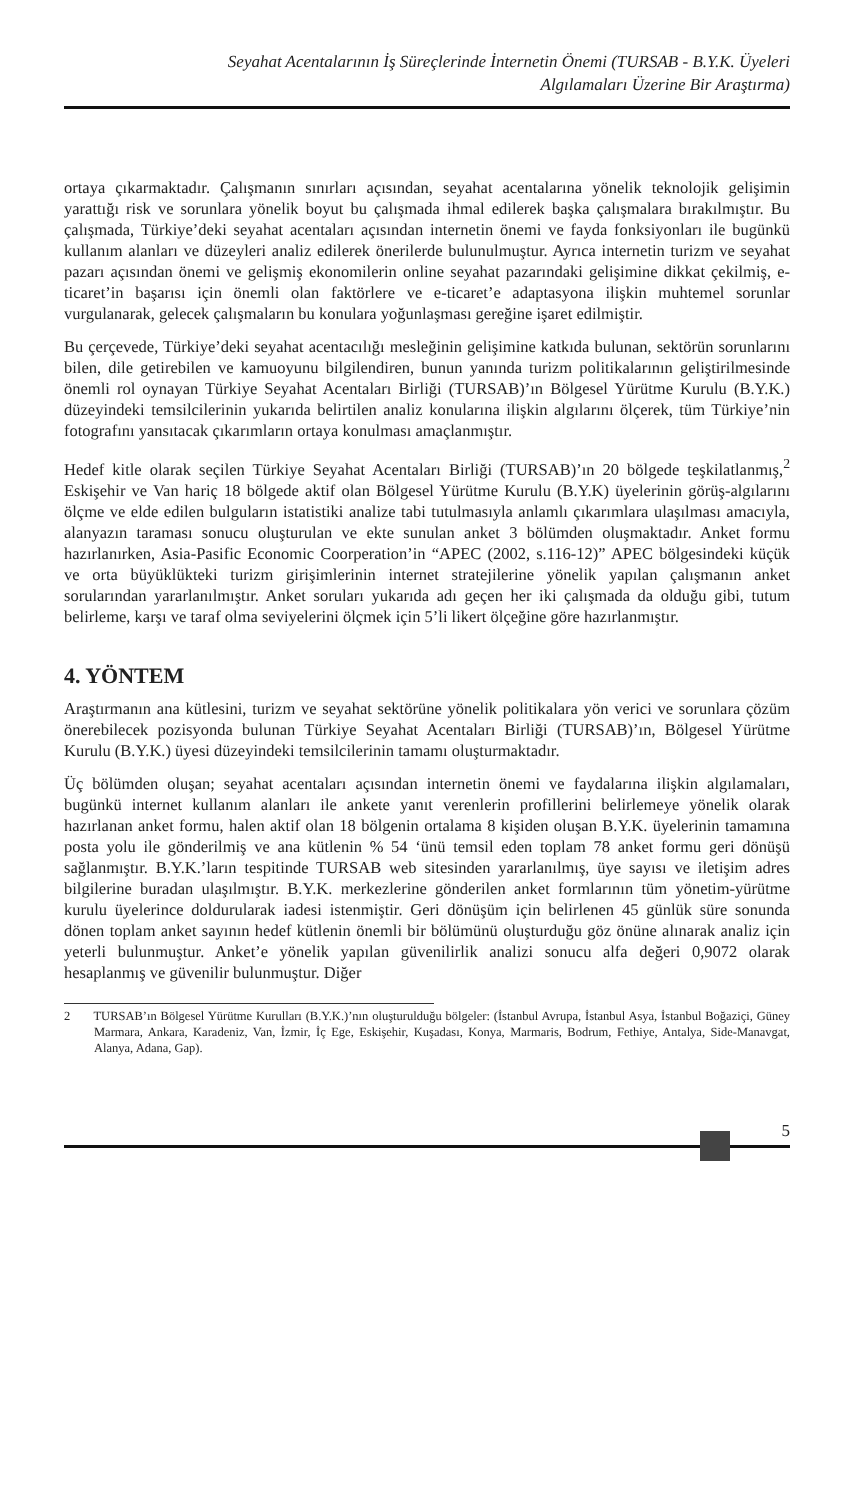Seyahat Acentalarının İş Süreçlerinde İnternetin Önemi (TURSAB - B.Y.K. Üyeleri
Algılamaları Üzerine Bir Araştırma)
ortaya çıkarmaktadır. Çalışmanın sınırları açısından, seyahat acentalarına yönelik teknolojik gelişimin yarattığı risk ve sorunlara yönelik boyut bu çalışmada ihmal edilerek başka çalışmalara bırakılmıştır. Bu çalışmada, Türkiye’deki seyahat acentaları açısından internetin önemi ve fayda fonksiyonları ile bugünkü kullanım alanları ve düzeyleri analiz edilerek önerilerde bulunulmuştur. Ayrıca internetin turizm ve seyahat pazarı açısından önemi ve gelişmiş ekonomilerin online seyahat pazarındaki gelişimine dikkat çekilmiş, e-ticaret’in başarısı için önemli olan faktörlere ve e-ticaret’e adaptasyona ilişkin muhtemel sorunlar vurgulanarak, gelecek çalışmaların bu konulara yoğunlaşması gereğine işaret edilmiştir.
Bu çerçevede, Türkiye’deki seyahat acentacılığı mesleğinin gelişimine katkıda bulunan, sektörün sorunlarını bilen, dile getirebilen ve kamuoyunu bilgilendiren, bunun yanında turizm politikalarının geliştirilmesinde önemli rol oynayan Türkiye Seyahat Acentaları Birliği (TURSAB)’ın Bölgesel Yürütme Kurulu (B.Y.K.) düzeyindeki temsilcilerinin yukarıda belirtilen analiz konularına ilişkin algılarını ölçerek, tüm Türkiye’nin fotografını yansıtacak çıkarımların ortaya konulması amaçlanmıştır.
Hedef kitle olarak seçilen Türkiye Seyahat Acentaları Birliği (TURSAB)’ın 20 bölgede teşkilatlanmış,<sup>2</sup> Eskişehir ve Van hariç 18 bölgede aktif olan Bölgesel Yürütme Kurulu (B.Y.K) üyelerinin görüş-algılarını ölçme ve elde edilen bulguların istatistiki analize tabi tutulmasıyla anlamlı çıkarımlara ulaşılması amacıyla, alanyazın taraması sonucu oluşturulan ve ekte sunulan anket 3 bölümden oluşmaktadır. Anket formu hazırlanırken, Asia-Pasific Economic Coorperation’in “APEC (2002, s.116-12)” APEC bölgesindeki küçük ve orta büyüklükteki turizm girişimlerinin internet stratejilerine yönelik yapılan çalışmanın anket sorularından yararlanılmıştır. Anket soruları yukarıda adı geçen her iki çalışmada da olduğu gibi, tutum belirleme, karşı ve taraf olma seviyelerini ölçmek için 5’li likert ölçeğine göre hazırlanmıştır.
4. YÖNTEM
Araştırmanın ana kütlesini, turizm ve seyahat sektörüne yönelik politikalara yön verici ve sorunlara çözüm önerebilecek pozisyonda bulunan Türkiye Seyahat Acentaları Birliği (TURSAB)’ın, Bölgesel Yürütme Kurulu (B.Y.K.) üyesi düzeyindeki temsilcilerinin tamamı oluşturmaktadır.
Üç bölümden oluşan; seyahat acentaları açısından internetin önemi ve faydalarına ilişkin algılamaları, bugünkü internet kullanım alanları ile ankete yanıt verenlerin profillerini belirlemeye yönelik olarak hazırlanan anket formu, halen aktif olan 18 bölgenin ortalama 8 kişiden oluşan B.Y.K. üyelerinin tamamına posta yolu ile gönderilmiş ve ana kütlenin % 54 ‘ünü temsil eden toplam 78 anket formu geri dönüşü sağlanmıştır. B.Y.K.’ların tespitinde TURSAB web sitesinden yararlanılmış, üye sayısı ve iletişim adres bilgilerine buradan ulaşılmıştır. B.Y.K. merkezlerine gönderilen anket formlarının tüm yönetim-yürütme kurulu üyelerince doldurularak iadesi istenmiştir. Geri dönüşüm için belirlenen 45 günlük süre sonunda dönen toplam anket sayının hedef kütlenin önemli bir bölümünü oluşturduğu göz önüne alınarak analiz için yeterli bulunmuştur. Anket’e yönelik yapılan güvenilirlik analizi sonucu alfa değeri 0,9072 olarak hesaplanmış ve güvenilir bulunmuştur. Diğer
2 TURSAB’ın Bölgesel Yürütme Kurulları (B.Y.K.)’nın oluşturulduğu bölgeler: (İstanbul Avrupa, İstanbul Asya, İstanbul Boğaziçi, Güney Marmara, Ankara, Karadeniz, Van, İzmir, İç Ege, Eskişehir, Kuşadası, Konya, Marmaris, Bodrum, Fethiye, Antalya, Side-Manavgat, Alanya, Adana, Gap).
5